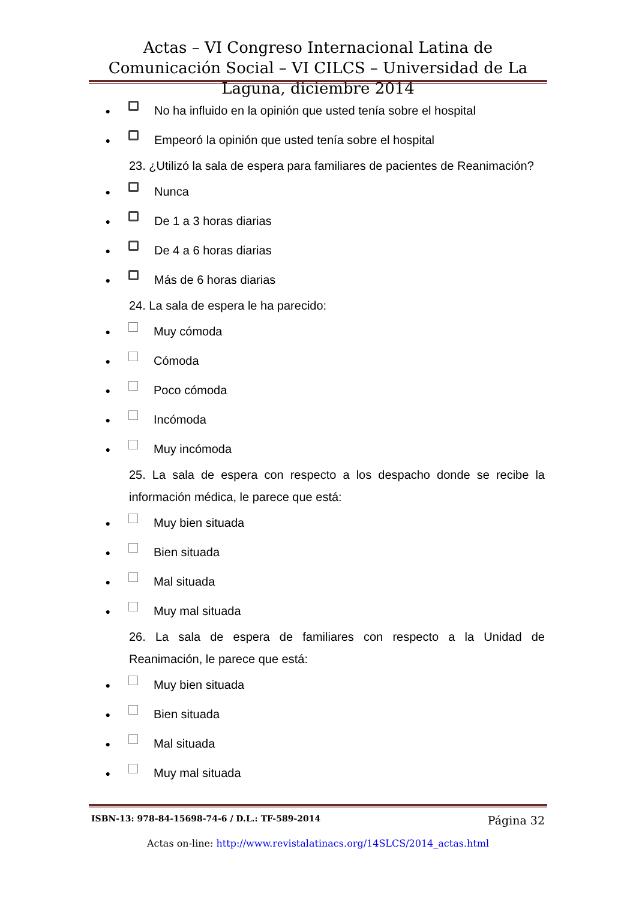Actas – VI Congreso Internacional Latina de Comunicación Social – VI CILCS – Universidad de La Laguna, diciembre 2014
● No ha influido en la opinión que usted tenía sobre el hospital
● Empeoró la opinión que usted tenía sobre el hospital
23. ¿Utilizó la sala de espera para familiares de pacientes de Reanimación?
● Nunca
● De 1 a 3 horas diarias
● De 4 a 6 horas diarias
● Más de 6 horas diarias
24. La sala de espera le ha parecido:
● Muy cómoda
● Cómoda
● Poco cómoda
● Incómoda
● Muy incómoda
25. La sala de espera con respecto a los despacho donde se recibe la información médica, le parece que está:
● Muy bien situada
● Bien situada
● Mal situada
● Muy mal situada
26. La sala de espera de familiares con respecto a la Unidad de Reanimación, le parece que está:
● Muy bien situada
● Bien situada
● Mal situada
● Muy mal situada
ISBN-13: 978-84-15698-74-6 / D.L.: TF-589-2014 Página 32
Actas on-line: http://www.revistalatinacs.org/14SLCS/2014_actas.html